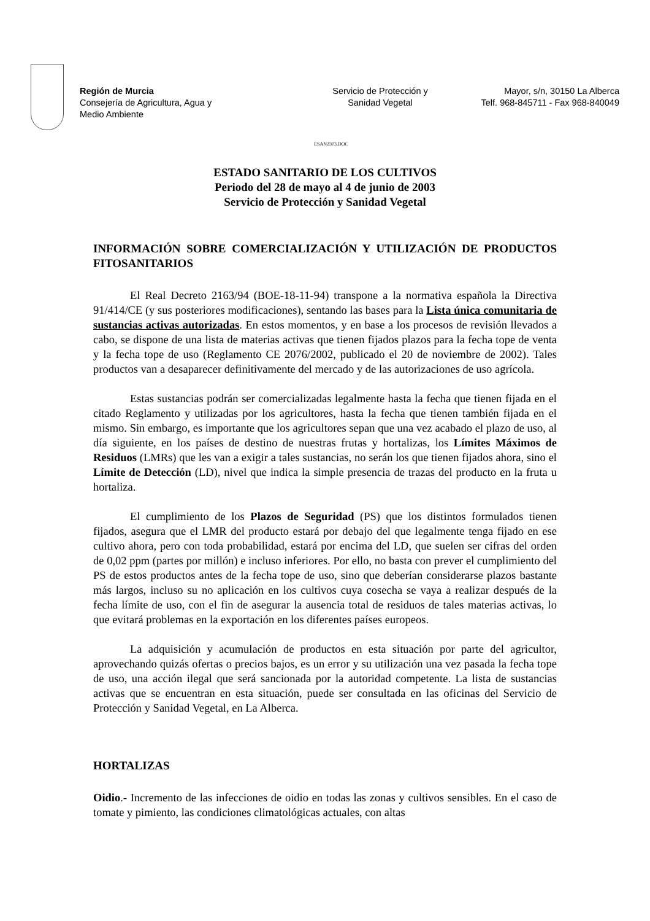Región de Murcia
Consejería de Agricultura, Agua y
Medio Ambiente
Servicio de Protección y
Sanidad Vegetal
Mayor, s/n, 30150 La Alberca
Telf. 968-845711 - Fax 968-840049
ESAN2303.DOC
ESTADO SANITARIO DE LOS CULTIVOS
Periodo del 28 de mayo al 4 de junio de 2003
Servicio de Protección y Sanidad Vegetal
INFORMACIÓN SOBRE COMERCIALIZACIÓN Y UTILIZACIÓN DE PRODUCTOS FITOSANITARIOS
El Real Decreto 2163/94 (BOE-18-11-94) transpone a la normativa española la Directiva 91/414/CE (y sus posteriores modificaciones), sentando las bases para la Lista única comunitaria de sustancias activas autorizadas. En estos momentos, y en base a los procesos de revisión llevados a cabo, se dispone de una lista de materias activas que tienen fijados plazos para la fecha tope de venta y la fecha tope de uso (Reglamento CE 2076/2002, publicado el 20 de noviembre de 2002). Tales productos van a desaparecer definitivamente del mercado y de las autorizaciones de uso agrícola.
Estas sustancias podrán ser comercializadas legalmente hasta la fecha que tienen fijada en el citado Reglamento y utilizadas por los agricultores, hasta la fecha que tienen también fijada en el mismo. Sin embargo, es importante que los agricultores sepan que una vez acabado el plazo de uso, al día siguiente, en los países de destino de nuestras frutas y hortalizas, los Límites Máximos de Residuos (LMRs) que les van a exigir a tales sustancias, no serán los que tienen fijados ahora, sino el Límite de Detección (LD), nivel que indica la simple presencia de trazas del producto en la fruta u hortaliza.
El cumplimiento de los Plazos de Seguridad (PS) que los distintos formulados tienen fijados, asegura que el LMR del producto estará por debajo del que legalmente tenga fijado en ese cultivo ahora, pero con toda probabilidad, estará por encima del LD, que suelen ser cifras del orden de 0,02 ppm (partes por millón) e incluso inferiores. Por ello, no basta con prever el cumplimiento del PS de estos productos antes de la fecha tope de uso, sino que deberían considerarse plazos bastante más largos, incluso su no aplicación en los cultivos cuya cosecha se vaya a realizar después de la fecha límite de uso, con el fin de asegurar la ausencia total de residuos de tales materias activas, lo que evitará problemas en la exportación en los diferentes países europeos.
La adquisición y acumulación de productos en esta situación por parte del agricultor, aprovechando quizás ofertas o precios bajos, es un error y su utilización una vez pasada la fecha tope de uso, una acción ilegal que será sancionada por la autoridad competente. La lista de sustancias activas que se encuentran en esta situación, puede ser consultada en las oficinas del Servicio de Protección y Sanidad Vegetal, en La Alberca.
HORTALIZAS
Oidio.- Incremento de las infecciones de oidio en todas las zonas y cultivos sensibles. En el caso de tomate y pimiento, las condiciones climatológicas actuales, con altas